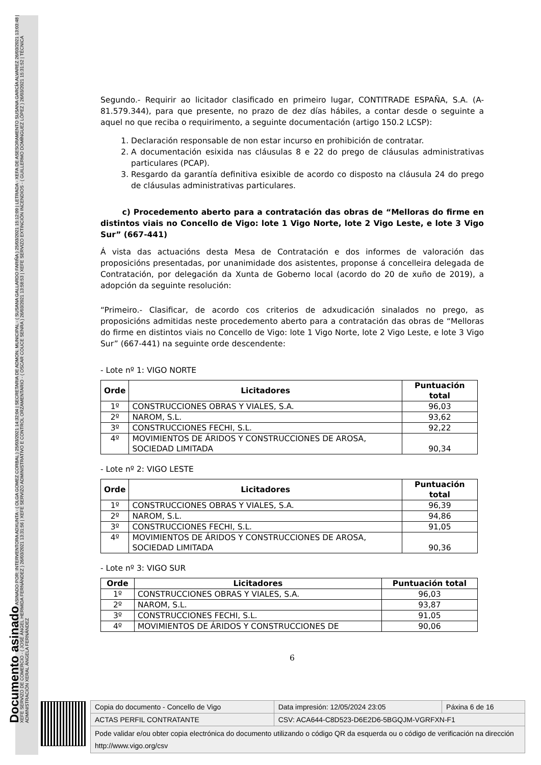Documento asinado ASINADO POR: INTERVENTORA ADXUNTA - ( OLGA GOMEZ CORBAL ) 25/03/2021 14:32:04 | SECRETARIA DE ADMON. MUNICIPAL - ( SUSANA GALLARDO FARIÑA ) 25/03/2021 15:12:09 | LETRADA - XEFA DE ASESORAMENTO SUSANA GARCÍA ALVAREZ 26/03/2021 13:03:48 | XEFE SERVIZO DE COMERCIO - ( JOSÉ ÁNGEL HERMIDA FERNÁNDEZ ) 26/03/2021 13:31:56 | XEFE SERVIZO ADMINISTRATIVO E CONTROL ORZAMENTARIO - ( OSCAR COUCE SENRA ) 26/03/2021 13:58:53 | XEFE SERVIZO EXTINCIÓN INCENDIOS - ( GUILLERMO DOMÍNGUEZ LÓPEZ ) 26/03/2021 15:31:52 | TÉCNICA ADMINISTRACIÓN XERAL ÁNGELA FERNÁNDEZ
Segundo.- Requirir ao licitador clasificado en primeiro lugar, CONTITRADE ESPAÑA, S.A. (A-81.579.344), para que presente, no prazo de dez días hábiles, a contar desde o seguinte a aquel no que reciba o requirimento, a seguinte documentación (artigo 150.2 LCSP):
1. Declaración responsable de non estar incurso en prohibición de contratar.
2. A documentación esixida nas cláusulas 8 e 22 do prego de cláusulas administrativas particulares (PCAP).
3. Resgardo da garantía definitiva esixible de acordo co disposto na cláusula 24 do prego de cláusulas administrativas particulares.
c) Procedemento aberto para a contratación das obras de “Melloras do firme en distintos viais no Concello de Vigo: lote 1 Vigo Norte, lote 2 Vigo Leste, e lote 3 Vigo Sur” (667-441)
Á vista das actuacións desta Mesa de Contratación e dos informes de valoración das proposicións presentadas, por unanimidade dos asistentes, proponse á concelleira delegada de Contratación, por delegación da Xunta de Goberno local (acordo do 20 de xuño de 2019), a adopción da seguinte resolución:
“Primeiro.- Clasificar, de acordo cos criterios de adxudicación sinalados no prego, as proposicións admitidas neste procedemento aberto para a contratación das obras de “Melloras do firme en distintos viais no Concello de Vigo: lote 1 Vigo Norte, lote 2 Vigo Leste, e lote 3 Vigo Sur” (667-441) na seguinte orde descendente:
- Lote nº 1: VIGO NORTE
| Orde | Licitadores | Puntuación total |
| --- | --- | --- |
| 1º | CONSTRUCCIONES OBRAS Y VIALES, S.A. | 96,03 |
| 2º | NAROM, S.L. | 93,62 |
| 3º | CONSTRUCCIONES FECHI, S.L. | 92,22 |
| 4º | MOVIMIENTOS DE ÁRIDOS Y CONSTRUCCIONES DE AROSA, SOCIEDAD LIMITADA | 90,34 |
- Lote nº 2: VIGO LESTE
| Orde | Licitadores | Puntuación total |
| --- | --- | --- |
| 1º | CONSTRUCCIONES OBRAS Y VIALES, S.A. | 96,39 |
| 2º | NAROM, S.L. | 94,86 |
| 3º | CONSTRUCCIONES FECHI, S.L. | 91,05 |
| 4º | MOVIMIENTOS DE ÁRIDOS Y CONSTRUCCIONES DE AROSA, SOCIEDAD LIMITADA | 90,36 |
- Lote nº 3: VIGO SUR
| Orde | Licitadores | Puntuación total |
| --- | --- | --- |
| 1º | CONSTRUCCIONES OBRAS Y VIALES, S.A. | 96,03 |
| 2º | NAROM, S.L. | 93,87 |
| 3º | CONSTRUCCIONES FECHI, S.L. | 91,05 |
| 4º | MOVIMIENTOS DE ÁRIDOS Y CONSTRUCCIONES DE | 90,06 |
6
| Copia do documento - Concello de Vigo | Data impresión: 12/05/2024 23:05 | Páxina 6 de 16 |
| ACTAS PERFIL CONTRATANTE | CSV: ACA644-C8D523-D6E2D6-5BGQJM-VGRFXN-F1 | |
| Pode validar e/ou obter copia electrónica do documento utilizando o código QR da esquerda ou o código de verificación na dirección http://www.vigo.org/csv | | |